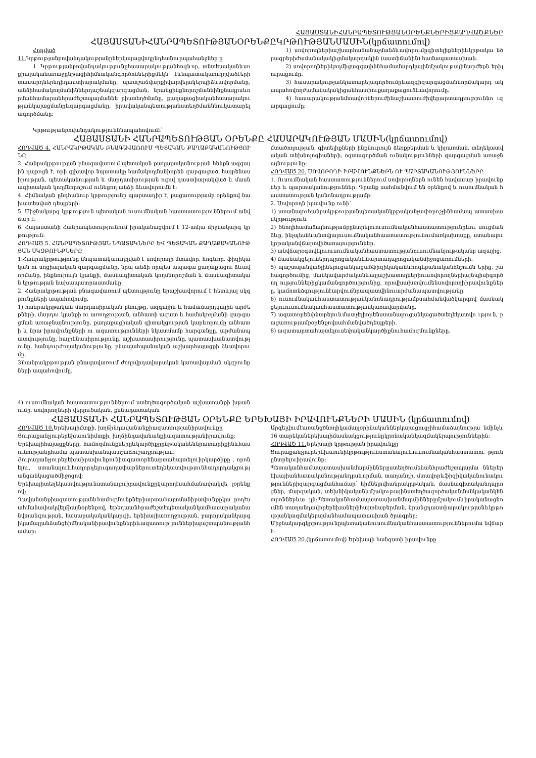ՀԱՅԱՍՏԱՆԻՀԱՆՐԱՊԵՏՈՒԹՅԱՆՕՐԵՆՔՆԵՐԻՑՔԱՂՎԱԾՔՆԵՐ
ՀԱՅԱՍՏԱՆԻՀԱՆՐԱՊԵՏՈՒԹՅԱՆՕՐԵՆՔԸԿՐԹՈՒԹՅԱՆՄԱՍԻՆ(կրճատումով)
Հոդված
11. Կրթությանբովանդակությանըներկայացվողընդհանուրպահանջներ ը
1. Կրթությանբովանդակությունըհասարակությանհոգևոր, տնտեսականևսոցիալականառաջընթացիհիմնականգործոններիցմեկն էևնպատակաուղղվածէերիտասարդներնդիդաստիարակմանը, պատշաճվարքիվարվելակերպիձևավորմանը, անձիհամակողմանիններդաշնակզարգացման, նրանցինքնորոշմաննինքնադրսևորմանհամարանհրաժեշտպայմաննե րիստեղծմանը, քաղաքացիականհասարակությանկայացմանըևզարգացմանը, իրավականպետությանստեղծմանննուկատարելագործմանը:
Կրթությանբովանդակությունննապահովումէ՝
1) սովորողներիաշխարհաճանաչմանձևավորումըգիտելիքներիևկրթակա նծրագրերիժամանակակիցմակարդակին (աստիճանին) համապատասխան.
2) սովորողներիկողմիցազգայիննհամամարդկայինմշակութայինարժեքն երիյուրացումը.
3) հասարակությանկատարելագործումըևազգիզարգացմաննորմակարդ ակապահովողժամանակակիցանհատիուքաղաքացուձևավորումը.
4) հասարակությանմտավորներուժինաշխատուժիվերարտադրություննո ւզարգացումը:
ՀԱՅԱՍՏԱՆԻ ՀԱՆՐԱՊԵՏՈՒԹՅԱՆ ՕՐԵՆՔԸ ՀԱՍԱՐԱԿՈՒԹՅԱՆ ՄԱՍԻՆ(կրճատումով)
ՀՈԴՎԱԾ 4. ՀԱՆՐԱԿՐԹԱԿԱՆ ԲՆԱԳԱՎԱՌՈՒՄ ՊԵՏԱԿԱՆ ՔԱՂԱՔԱԿԱՆՈՒԹՅՈՒՆԸ
2. Հանրակրթության բնագավառում պետական քաղաքականության հենքն ազգային դպրոցն է, որի գլխավոր նպատակը համակողմանիորեն զարգացած, հայրենասիրության, պետականության և մարդասիրության ոգով դաստիարակված և մասնագիտական կողմնորոշում ունեցող անձի ձևավորումն է:
4. Հիմնական ընդհանուր կրթությունը պարտադիր է, բացառությամբ օրենքով նախատեսված դեպքերի:
5. Միջնակարգ կրթություն պետական ուսումնական հաստատություններում անվճար է:
6. Հայաստանի Հանրապետությունում իրականացվում է 12-ամյա միջնակարգ կրթություն:
ՀՈԴՎԱԾ 5. ՀԱՆՐԱՊԵՏՈՒԹՅԱՆ ՆՊԱՏԱԿՆԵՐԸ ԵՎ ՊԵՏԱԿԱՆ ՔԱՂԱՔԱԿԱՆՈՒԹՅԱՆ ՍԿԶԲՈՒՆՔՆԵՐԸ
1.Հանրակրթությունը ննպատակաուղղված է սովորողի մտավոր, հոգևոր, ֆիզիկական ու սոցիալական զարգացմանը, նրա անձի որպես ապագա քաղաքացու ձևավորմանը, ինքնուրույն կյանքի, մասնագիտական կողմնորոշման և մասնագիտական կրթության նախապատրաստմանը:
2. Հանրակրթության բնագավառում պետությունը երաշխավորում է հետևյալ սկզբունքների ապահովումը.
1) հանրակրթական մարդասիրական բնույթը, ազգային և համամարդկային արժեքների, մարդու կյանքի ու առողջության, անհատի ազատ և համակողմանի զարգացման առաջնայնությունը, քաղաքացիական գիտակցության կարևորումը անհատի և նրա իրավունքների ու ազատությունների նկատմամբ հարգանքը, արժանապատվությունը, հայրենասիրությունը, աշխատասիրությունը, պատասխանատվությունը, հանդուրժողականությունը, բնապահպանական աշխարհայացքի ձևավորումը.
3)հանրակրթության բնագավառում ժողովրդավարական կառավարման սկզբունքների ապահովումը.
4) ուսումնական հաստատություններում ստեղծագործական աշխատանքի խթանումը, սովորողների վերլուծական, քննադատական
մտածողության, գիտելիքների ինքնուրույն ձեռքբերման և կիրառման, տեղեկատվական տեխնոլոգիաների, օգտագործման ունակությունների զարգացման առաջնայնությունը:
ՀՈԴՎԱԾ 20. ՍՈՎՈՐՈՂԻ ԻՐԱՎՈՒՆՔՆԵՐՆ ՈՒ ՊԱՐՏԱԿԱՆՈՒԹՅՈՒՆՆԵՐԸ
1. Ուսումնական հաստատություններում սովորողներն ունեն հավասար իրավունքներ և պարտականություններ: Դրանք սահմանվում են օրենքով և ուսումնական հաստատության կանոնադրությամբ:
2. Սովորողն իրավունք ունի՝
1) ստանալուհանրակրթությանպետականկրթականչափորոշչինհամապ ատասխանկրթություն.
2) ծնողիհամաձայնությամբընտրելուուսումնականհաստատությունըևու սուցմանձևը, ինչպեսնևանտվյալուսումնականհաստատությունումառկախոսքը, ստանալուկրթականվճարովիծառայություններ.
3) անվճարօգտվելուուսումնականհաստատությանուսումնանյութականբ ազայից.
4) մասնակցելուներդպրոցականևնարտադպրոցականմիջոցառումների.
5) պաշտպանվածլինելուցանկացածֆիզիկականևհոգեբանականճնշումն երից, շահագործումից, մանկավարժականևայլաշխատողներիուսովորողներիայնպիսիգործող ություններիցկամանգործությունից, որովխախտվումենսովորողիիրավունքները, կամոտնձգությունէարվումնրապատվինուարժանապատվությանը.
6) ուսումնականհաստատությանկանոնադրությամբսահմանվածկարգով մասնակցելուուսումնականհաստատությանկառավարմանը.
7) ազատորենփնտրելուևմատչելիորենստանալուցանկացածտեղեկատվո ւթյուն, բացառությամբօրենքովսահմանվածդեպքերի.
8) ազատարտահայտելուսեփականկարծիքնուհամոզմունքները.
ՀԱՅԱՍՏԱՆԻ ՀԱՆՐԱՊԵՏՈՒԹՅԱՆ ՕՐԵՆՔԸ ԵՐԵԽԱՅԻ ԻՐԱՎՈՒՆՔՆԵՐԻ ՄԱՍԻՆ (կրճատումով)
ՀՈԴՎԱԾ 10. Երեխայիմտքի, խղճինդավանանքիազատությանիրավունքը
Յուրաքանչյուրերեխաունիմտքի, խղճինդավանանքիազատությանիրավունք:
Երեխայիհայացքները, համոզմունքներըևկարծիքըընթականեննրատարիքինևհասունությանըհամա պատասխանպատշաճուշադրության:
Յուրաքանչյուրերեխաիրավունքունիազատորենարտահայտելուիրկարծիքը , որոնելու, ստանալուևհաղորդելուգաղափարներուտեղեկատվությունհաղորդակցությ անցանկացածմիջոցով:
Երեխայիտեղեկատվությունստանալուիրավունքըկարողէսահմանափակվե լօրենքով:
Դավանանքիազատությանևհամոզմունքներիարտահայտմանիրավունքըկա րողէսահմանափակվելմիայնօրենքով, եթեդաանհրաժեշտէպետականկամհասարականանվտանգության, հասարակականկարգի, երեխայիառողջության, բարոյականկարգիկամայլանձանցհիմնականիրավունքներիևազատութ յուններիպաշտպանությանհամար:
Արգելվումէառանցծնողիկամայլօրինականներկայացուցչիհամաձայնությա նմինչև 16 տարեկաներեխայիմասնակցությունըկրոնականկազմակերպություններին:
ՀՈԴՎԱԾ 11. Երեխայի կրթության իրավունքը
Յուրաքանչյուրերեխաունիկրթությունստանալուևուսումնականհաստատու թյունընտրելուիրավունք:
Պետականհամապատասխանմարմիններըստեղծումենանհրաժեշտպայմա ններերեխայիանհատականությանդրսևորման, տաղանդի, մտավորևֆիզիկականունակություններիզարգացմանհամար՝ հիմնելովհանրակրթական, մասնագիտականդպրոցներ, մարզական, տեխնիկականևմշակութայինստեղծագործականմանկականկենտրոններևա յլն:Պետականհամապատասխանմարմիններըմշակումևիրականացնումեն տաղանդավորերեխաներիհայտնաբերման, նրանցդաստիարակությանևկրթությանկազմակերպմանհամապատասխան ծրագրեր:
Միջնակարգկրթությունըպետականուսումնականհաստատություններումա նվճարէ:
ՀՈԴՎԱԾ 20.(կրճատումով) Երեխայի հանգստի իրավունքը